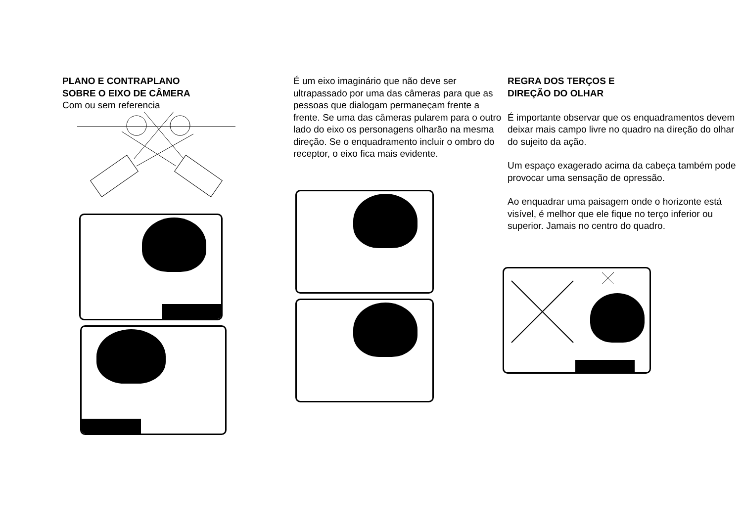PLANO E CONTRAPLANO
SOBRE O EIXO DE CÂMERA
Com ou sem referencia
É um eixo imaginário que não deve ser ultrapassado por uma das câmeras para que as pessoas que dialogam permaneçam frente a frente. Se uma das câmeras pularem para o outro lado do eixo os personagens olharão na mesma direção. Se o enquadramento incluir o ombro do receptor, o eixo fica mais evidente.
REGRA DOS TERÇOS E
DIREÇÃO DO OLHAR
É importante observar que os enquadramentos devem deixar mais campo livre no quadro na direção do olhar do sujeito da ação.
Um espaço exagerado acima da cabeça também pode provocar uma sensação de opressão.
Ao enquadrar uma paisagem onde o horizonte está visível, é melhor que ele fique no terço inferior ou superior. Jamais no centro do quadro.